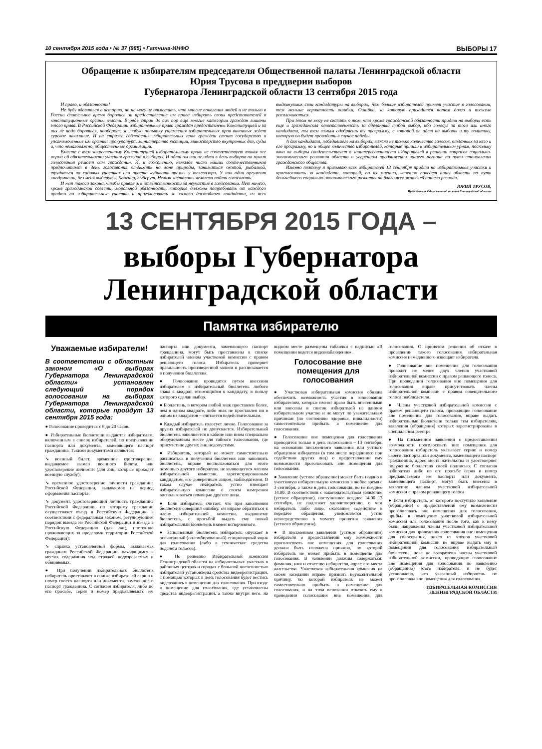10 сентября 2015 года • № 37 (985) • Гатчина-ИНФО ВЫБОРЫ 17
Обращение к избирателям председателя Общественной палаты Ленинградской области
Юрия Трусова в преддверии выборов
Губернатора Ленинградской области 13 сентября 2015 года
И право, и обязанность!
Не буду вдаваться в историю, но не могу не отметить, что многие поколения людей и не только в России длительное время боролись за предоставление им права избирать своих представителей в конституционные органы власти. В ряде стран до сих пор еще многие категории граждан лишены этого права. В Российской Федерации избирательные права граждан предоставлены Конституцией и за них не надо бороться, наоборот: за любую попытку ущемления избирательных прав виновных ждет суровое наказание. И на страже соблюдения избирательных прав граждан стоит государство и уполномоченные им органы: прокуратура, министерство юстиции, министерство внутренних дел, суды и, что немаловажно, общественные организации.
Вместе с тем закрепленному Конституцией избирательному праву не соответствует такая же норма об обязательности участия граждан в выборах. И идти им или не идти в день выборов на пункт голосования решает сам гражданин. И, к сожалению, немалое число наших соотечественников предпочитают в день голосования отдыхать на лоне природы, заниматься охотой, рыбалкой, трудиться на садовых участках или просто «убивать время» у телевизора. У них один аргумент «подумаешь, без меня выберут». Конечно, выберут. Нельзя заставить человека пойти голосовать.
И нет такого закона, чтобы привлечь к ответственности за неучастие в голосовании. Нет ничего, кроме гражданской совести, моральной обязанности, которые должны потребовать от каждого придти на избирательные участки и проголосовать за самого достойного кандидата, из всех выдвинувших свои кандидатуры на выборах. Чем больше избирателей примет участие в голосовании, тем меньше вероятность ошибки. Ошибки, за которую приходится потом долго и тяжело расплачиваться.
При этом не могу не сказать о том, что кроме гражданской обязанности придти на выборы есть еще и гражданская ответственность за сделанный тобой выбор, ибо голосуя за того или иного кандидата, ты тем самым одобряешь ту программу, с которой он идет на выборы и ту политику, которую он будет проводить в случае победы.
А для кандидата, победившего на выборах, важно не только количество голосов, отданных за него и его программу, но и общее количество избирателей, которые пришли к избирательным урнам, поскольку явка на выборы свидетельствует о заинтересованности избирателей в решении вопросов социально-экономического развития области и уверенном продвижении нашего региона по пути становления гражданского общества.
Именно поэтому я призываю всех избирателей 13 сентября придти на избирательные участки и проголосовать за кандидата, который, по их мнению, успешно поведет нашу область по пути дальнейшего социально-экономического развития на благо всех жителей нашего региона.
ЮРИЙ ТРУСОВ,
Председатель Общественной палаты Ленинградской области
13 СЕНТЯБРЯ 2015 ГОДА –
выборы Губернатора
Ленинградской области
Памятка избирателю
Уважаемые избиратели!
В соответствии с областным законом «О выборах Губернатора Ленинградской области» установлен следующий порядок голосования на выборах Губернатора Ленинградской области, которые пройдут 13 сентября 2015 года:
● Голосование проводится с 8 до 20 часов.
● Избирательные бюллетени выдаются избирателям, включенным в список избирателей, по предъявлении паспорта или документа, заменяющего паспорт гражданина. Такими документами являются:
➘ военный билет, временное удостоверение, выдаваемое взамен военного билета, или удостоверение личности (для лиц, которые проходят военную службу);
➘ временное удостоверение личности гражданина Российской Федерации, выдаваемое на период оформления паспорта;
➘ документ, удостоверяющий личность гражданина Российской Федерации, по которому гражданин осуществляет въезд в Российскую Федерацию в соответствии с федеральным законом, регулирующим порядок выезда из Российской Федерации и въезда в Российскую Федерацию (для лиц, постоянно проживающих за пределами территории Российской Федерации);
➘ справка установленной формы, выдаваемая гражданам Российской Федерации, находящимся в местах содержания под стражей подозреваемых и обвиняемых.
● При получении избирательного бюллетеня избиратель проставляет в списке избирателей серию и номер своего паспорта или документа, заменяющего паспорт гражданина. С согласия избирателя, либо по его просьбе, серия и номер предъявляемого им паспорта или документа, заменяющего паспорт гражданина, могут быть проставлены в списке избирателей членом участковой комиссии с правом решающего голоса. Избиратель проверяет правильность произведенной записи и расписывается в получении бюллетеня.
● Голосование проводится путем внесения избирателем в избирательный бюллетень любого знака в квадрат, относящийся к кандидату, в пользу которого сделан выбор.
● Бюллетень, в котором любой знак проставлен более, чем в одном квадрате, либо знак не проставлен ни в одном из квадратов – считается недействительным.
● Каждый избиратель голосует лично. Голосование за других избирателей не допускается. Избирательный бюллетень заполняется в кабине или ином специально оборудованном месте для тайного голосования, где присутствие других лиц недопустимо.
● Избиратель, который не может самостоятельно расписаться в получении бюллетеня или заполнить бюллетень, вправе воспользоваться для этого помощью другого избирателя, не являющегося членом избирательной комиссии, зарегистрированным кандидатом, его доверенным лицом, наблюдателем. В таком случае избиратель устно извещает избирательную комиссию о своем намерении воспользоваться помощью другого лица.
● Если избиратель считает, что при заполнении бюллетеня совершил ошибку, он вправе обратиться к члену избирательной комиссии, выдавшему бюллетень, с просьбой выдать ему новый избирательный бюллетень взамен испорченного.
● Заполненный бюллетень избиратель опускает в опечатанный (опломбированный) стационарный ящик для голосования (либо в технические средства подсчета голосов).
● По решению Избирательной комиссии Ленинградской области на избирательных участках в районных центрах и городах с большой численностью избирателей установлены средства видеорегистрации, с помощью которых в день голосования будет вестись видеозапись в помещении для голосования. При входе в помещение для голосования, где установлены средства видеорегистрации, а также внутри него, на видном месте размещены таблички с надписью «В помещении ведется видеонаблюдение».
Голосование вне помещения для голосования
● Участковая избирательная комиссия обязана обеспечить возможность участия в голосовании избирателям, которые имеют право быть внесенными или внесены в список избирателей на данном избирательном участке и не могут по уважительным причинам (по состоянию здоровья, инвалидности) самостоятельно прибыть в помещение для голосования.
● Голосование вне помещения для голосования проводится только в день голосования – 13 сентября, на основании письменного заявления или устного обращения избирателя (в том числе переданного при содействии других лиц) о предоставлении ему возможности проголосовать вне помещения для голосования.
● Заявление (устное обращение) может быть подано в участковую избирательную комиссию в любое время с 3 сентября, а также в день голосования, но не позднее 14.00. В соответствии с законодательством заявление (устное обращение), поступившее позднее 14.00 13 сентября, не подлежит удовлетворению, о чем избиратель либо лицо, оказавшее содействие в передаче обращения, уведомляется устно непосредственно в момент принятия заявления (устного обращения).
● В письменном заявлении (устном обращении) избирателя о предоставлении ему возможности проголосовать вне помещения для голосования должна быть изложена причина, по которой избиратель не может прибыть в помещение для голосования. В заявлении должны содержаться: фамилия, имя и отчество избирателя, адрес его места жительства. Участковая избирательная комиссия на своем заседании вправе признать неуважительной причину, по которой избиратель не может самостоятельно прибыть в помещение для голосования, и на этом основании отказать ему в проведении голосования вне помещения для голосования. О принятом решении об отказе в проведении такого голосования избирательная комиссия немедленного извещает избирателя.
● Голосование вне помещения для голосования проводят не менее двух членов участковой избирательной комиссии с правом решающего голоса. При проведении голосования вне помещения для голосования вправе присутствовать члены избирательной комиссии с правом совещательного голоса, наблюдатели.
● Члены участковой избирательной комиссии с правом решающего голоса, проводящие голосование вне помещения для голосования, вправе выдать избирательные бюллетени только тем избирателям, заявления (обращения) которых зарегистрированы в специальном реестре.
● На письменном заявлении о предоставлении возможности проголосовать вне помещения для голосования избиратель указывает серию и номер своего паспорта или документа, заменяющего паспорт гражданина, адрес места жительства и удостоверяет получение бюллетеня своей подписью. С согласия избирателя либо по его просьбе серия и номер предъявляемого им паспорта или документа, заменяющего паспорт, могут быть внесены в заявление членом участковой избирательной комиссии с правом решающего голоса
● Если избиратель, от которого поступило заявление (обращение) о предоставлении ему возможности проголосовать вне помещения для голосования, прибыл в помещение участковой избирательной комиссии для голосования после того, как к нему были направлены члены участковой избирательной комиссии для проведения голосования вне помещения для голосования, никто из членов участковой избирательной комиссии не вправе выдать ему в помещении для голосования избирательный бюллетень, пока не возвратятся члены участковой избирательной комиссии, проводящие голосование вне помещения для голосования по заявлению (обращению) этого избирателя, и не будет установлено, что указанный избиратель не проголосовал вне помещения для голосования.
ИЗБИРАТЕЛЬНАЯ КОМИССИЯ ЛЕНИНГРАДСКОЙ ОБЛАСТИ